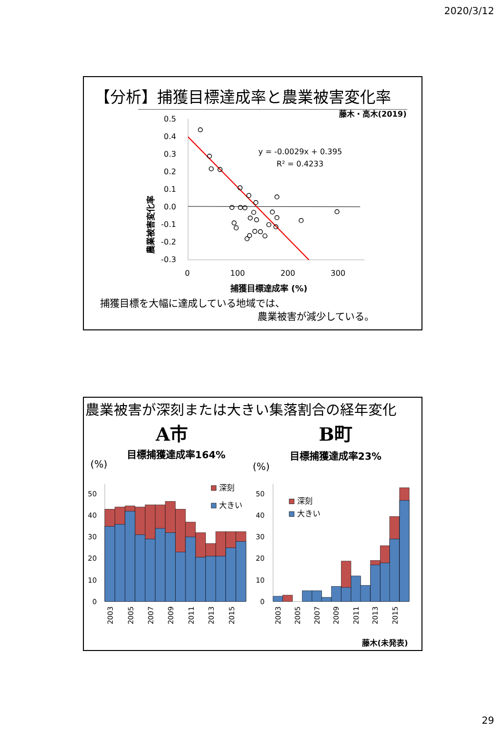2020/3/12
【分析】捕獲目標達成率と農業被害変化率
藤木・高木(2019)
農業被害変化率
0.5
0.4
0.3
0.2
0.1
0.0
-0.1
-0.2
-0.3
y = -0.0029x + 0.395
R² = 0.4233
0
100
200
300
捕獲目標達成率 (%)
捕獲目標を大幅に達成している地域では、
農業被害が減少している。
農業被害が深刻または大きい集落割合の経年変化
A市
B町
目標捕獲達成率164%
目標捕獲達成率23%
(%)
(%)
50
40
30
20
10
0
50
40
30
20
10
0
深刻
大きい
深刻
大きい
2003
2005
2007
2009
2011
2013
2015
2003
2005
2007
2009
2011
2013
2015
藤木(未発表)
29